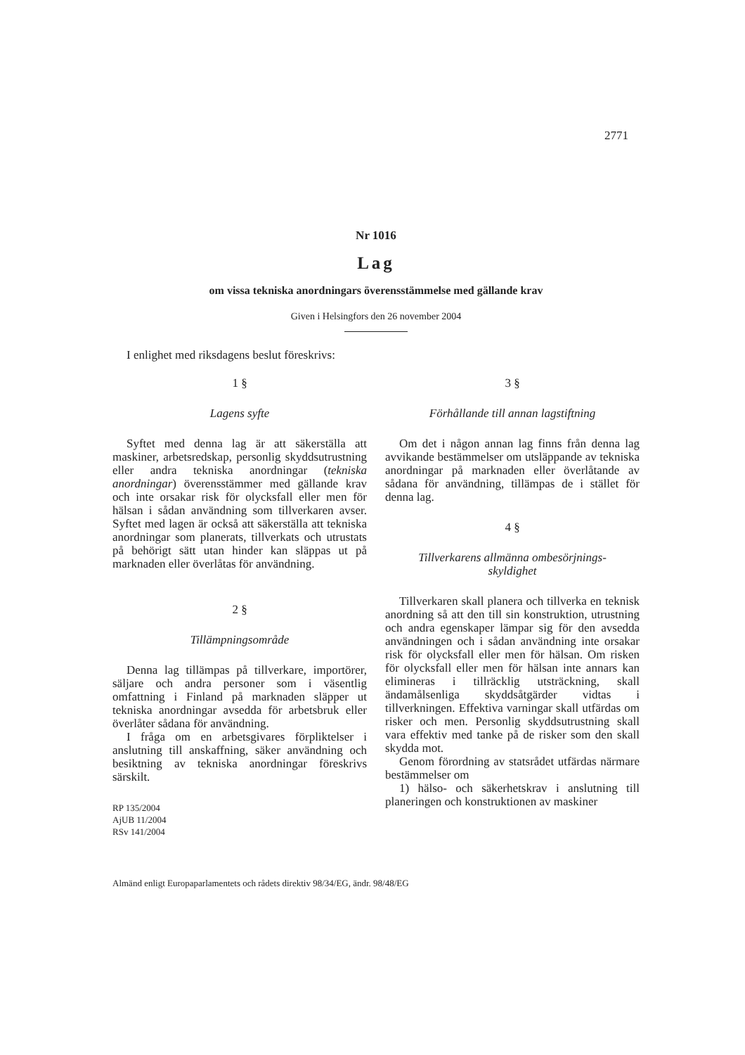2771
Nr 1016
Lag
om vissa tekniska anordningars överensstämmelse med gällande krav
Given i Helsingfors den 26 november 2004
I enlighet med riksdagens beslut föreskrivs:
1 §
Lagens syfte
Syftet med denna lag är att säkerställa att maskiner, arbetsredskap, personlig skyddsutrustning eller andra tekniska anordningar (tekniska anordningar) överensstämmer med gällande krav och inte orsakar risk för olycksfall eller men för hälsan i sådan användning som tillverkaren avser. Syftet med lagen är också att säkerställa att tekniska anordningar som planerats, tillverkats och utrustats på behörigt sätt utan hinder kan släppas ut på marknaden eller överlåtas för användning.
2 §
Tillämpningsområde
Denna lag tillämpas på tillverkare, importörer, säljare och andra personer som i väsentlig omfattning i Finland på marknaden släpper ut tekniska anordningar avsedda för arbetsbruk eller överlåter sådana för användning.
I fråga om en arbetsgivares förpliktelser i anslutning till anskaffning, säker användning och besiktning av tekniska anordningar föreskrivs särskilt.
RP 135/2004
AjUB 11/2004
RSv 141/2004
3 §
Förhållande till annan lagstiftning
Om det i någon annan lag finns från denna lag avvikande bestämmelser om utsläppande av tekniska anordningar på marknaden eller överlåtande av sådana för användning, tillämpas de i stället för denna lag.
4 §
Tillverkarens allmänna ombesörjnings-
skyldighet
Tillverkaren skall planera och tillverka en teknisk anordning så att den till sin konstruktion, utrustning och andra egenskaper lämpar sig för den avsedda användningen och i sådan användning inte orsakar risk för olycksfall eller men för hälsan. Om risken för olycksfall eller men för hälsan inte annars kan elimineras i tillräcklig utsträckning, skall ändamålsenliga skyddsåtgärder vidtas i tillverkningen. Effektiva varningar skall utfärdas om risker och men. Personlig skyddsutrustning skall vara effektiv med tanke på de risker som den skall skydda mot.
Genom förordning av statsrådet utfärdas närmare bestämmelser om
1) hälso- och säkerhetskrav i anslutning till planeringen och konstruktionen av maskiner
Almänd enligt Europaparlamentets och rådets direktiv 98/34/EG, ändr. 98/48/EG